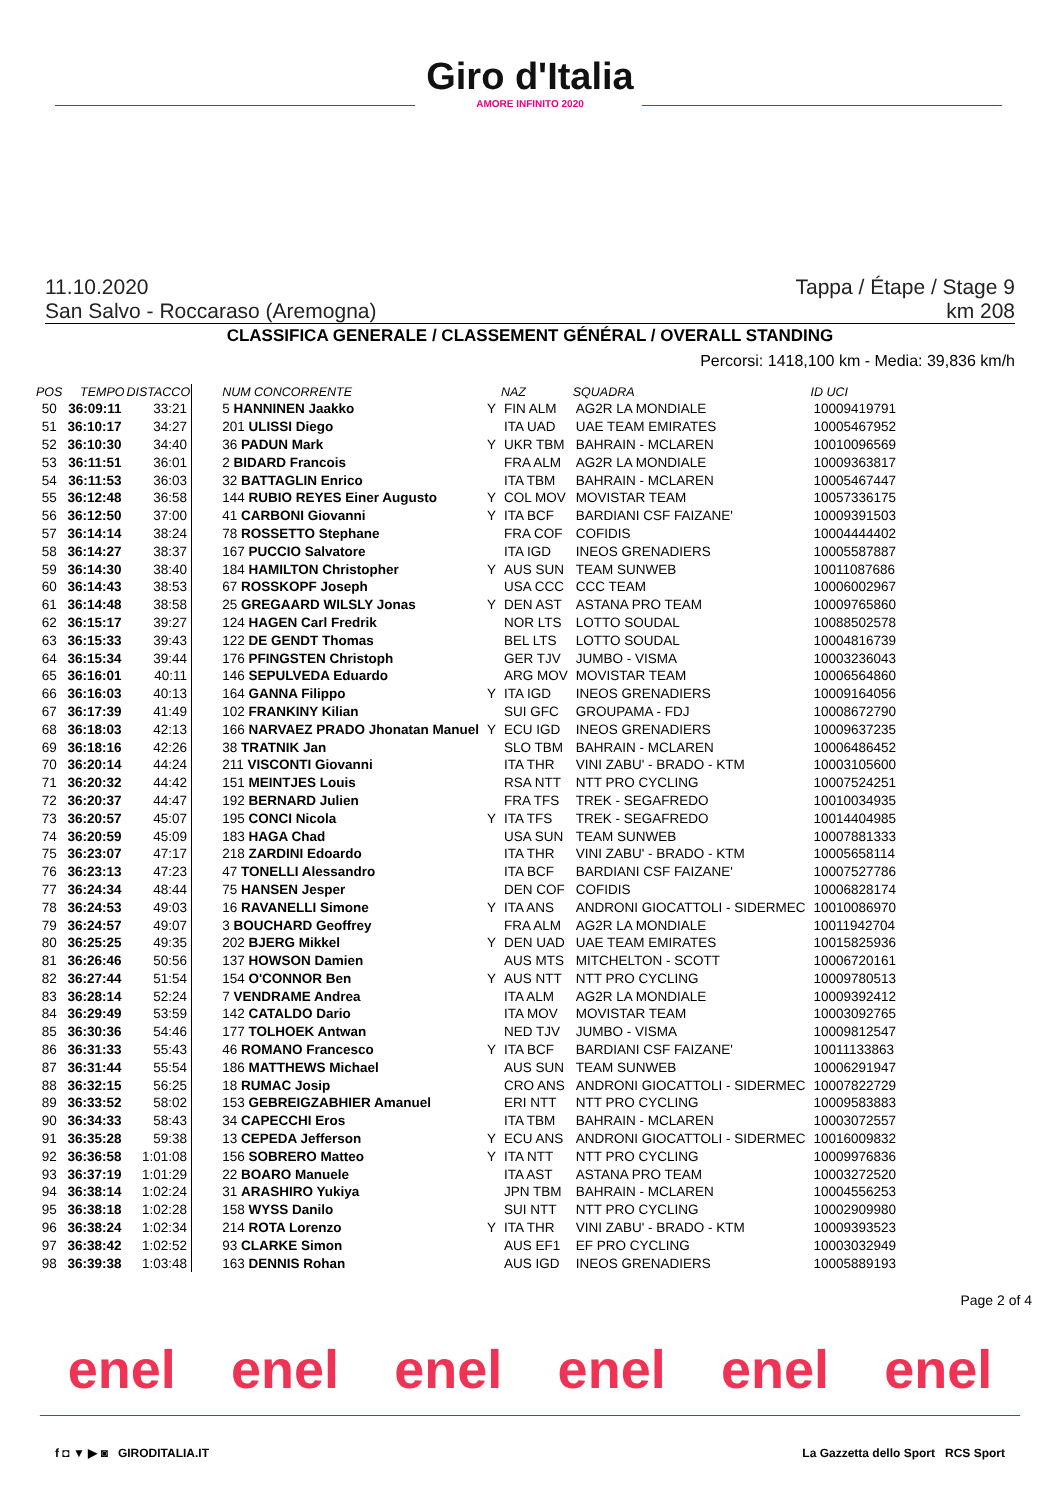Giro d'Italia
AMORE INFINITO 2020
11.10.2020 Tappa / Étape / Stage 9
San Salvo - Roccaraso (Aremogna) km 208
CLASSIFICA GENERALE / CLASSEMENT GÉNÉRAL / OVERALL STANDING
Percorsi: 1418,100 km - Media: 39,836 km/h
| POS | TEMPO | DISTACCO | NUM CONCORRENTE | | NAZ | SQUADRA | ID UCI |
| --- | --- | --- | --- | --- | --- | --- | --- |
| 50 | 36:09:11 | 33:21 | 5 HANNINEN Jaakko | Y | FIN ALM | AG2R LA MONDIALE | 10009419791 |
| 51 | 36:10:17 | 34:27 | 201 ULISSI Diego | | ITA UAD | UAE TEAM EMIRATES | 10005467952 |
| 52 | 36:10:30 | 34:40 | 36 PADUN Mark | Y | UKR TBM | BAHRAIN - MCLAREN | 10010096569 |
| 53 | 36:11:51 | 36:01 | 2 BIDARD Francois | | FRA ALM | AG2R LA MONDIALE | 10009363817 |
| 54 | 36:11:53 | 36:03 | 32 BATTAGLIN Enrico | | ITA TBM | BAHRAIN - MCLAREN | 10005467447 |
| 55 | 36:12:48 | 36:58 | 144 RUBIO REYES Einer Augusto | Y | COL MOV | MOVISTAR TEAM | 10057336175 |
| 56 | 36:12:50 | 37:00 | 41 CARBONI Giovanni | Y | ITA BCF | BARDIANI CSF FAIZANE' | 10009391503 |
| 57 | 36:14:14 | 38:24 | 78 ROSSETTO Stephane | | FRA COF | COFIDIS | 10004444402 |
| 58 | 36:14:27 | 38:37 | 167 PUCCIO Salvatore | | ITA IGD | INEOS GRENADIERS | 10005587887 |
| 59 | 36:14:30 | 38:40 | 184 HAMILTON Christopher | Y | AUS SUN | TEAM SUNWEB | 10011087686 |
| 60 | 36:14:43 | 38:53 | 67 ROSSKOPF Joseph | | USA CCC | CCC TEAM | 10006002967 |
| 61 | 36:14:48 | 38:58 | 25 GREGAARD WILSLY Jonas | Y | DEN AST | ASTANA PRO TEAM | 10009765860 |
| 62 | 36:15:17 | 39:27 | 124 HAGEN Carl Fredrik | | NOR LTS | LOTTO SOUDAL | 10088502578 |
| 63 | 36:15:33 | 39:43 | 122 DE GENDT Thomas | | BEL LTS | LOTTO SOUDAL | 10004816739 |
| 64 | 36:15:34 | 39:44 | 176 PFINGSTEN Christoph | | GER TJV | JUMBO - VISMA | 10003236043 |
| 65 | 36:16:01 | 40:11 | 146 SEPULVEDA Eduardo | | ARG MOV | MOVISTAR TEAM | 10006564860 |
| 66 | 36:16:03 | 40:13 | 164 GANNA Filippo | Y | ITA IGD | INEOS GRENADIERS | 10009164056 |
| 67 | 36:17:39 | 41:49 | 102 FRANKINY Kilian | | SUI GFC | GROUPAMA - FDJ | 10008672790 |
| 68 | 36:18:03 | 42:13 | 166 NARVAEZ PRADO Jhonatan Manuel | Y | ECU IGD | INEOS GRENADIERS | 10009637235 |
| 69 | 36:18:16 | 42:26 | 38 TRATNIK Jan | | SLO TBM | BAHRAIN - MCLAREN | 10006486452 |
| 70 | 36:20:14 | 44:24 | 211 VISCONTI Giovanni | | ITA THR | VINI ZABU' - BRADO - KTM | 10003105600 |
| 71 | 36:20:32 | 44:42 | 151 MEINTJES Louis | | RSA NTT | NTT PRO CYCLING | 10007524251 |
| 72 | 36:20:37 | 44:47 | 192 BERNARD Julien | | FRA TFS | TREK - SEGAFREDO | 10010034935 |
| 73 | 36:20:57 | 45:07 | 195 CONCI Nicola | Y | ITA TFS | TREK - SEGAFREDO | 10014404985 |
| 74 | 36:20:59 | 45:09 | 183 HAGA Chad | | USA SUN | TEAM SUNWEB | 10007881333 |
| 75 | 36:23:07 | 47:17 | 218 ZARDINI Edoardo | | ITA THR | VINI ZABU' - BRADO - KTM | 10005658114 |
| 76 | 36:23:13 | 47:23 | 47 TONELLI Alessandro | | ITA BCF | BARDIANI CSF FAIZANE' | 10007527786 |
| 77 | 36:24:34 | 48:44 | 75 HANSEN Jesper | | DEN COF | COFIDIS | 10006828174 |
| 78 | 36:24:53 | 49:03 | 16 RAVANELLI Simone | Y | ITA ANS | ANDRONI GIOCATTOLI - SIDERMEC | 10010086970 |
| 79 | 36:24:57 | 49:07 | 3 BOUCHARD Geoffrey | | FRA ALM | AG2R LA MONDIALE | 10011942704 |
| 80 | 36:25:25 | 49:35 | 202 BJERG Mikkel | Y | DEN UAD | UAE TEAM EMIRATES | 10015825936 |
| 81 | 36:26:46 | 50:56 | 137 HOWSON Damien | | AUS MTS | MITCHELTON - SCOTT | 10006720161 |
| 82 | 36:27:44 | 51:54 | 154 O'CONNOR Ben | Y | AUS NTT | NTT PRO CYCLING | 10009780513 |
| 83 | 36:28:14 | 52:24 | 7 VENDRAME Andrea | | ITA ALM | AG2R LA MONDIALE | 10009392412 |
| 84 | 36:29:49 | 53:59 | 142 CATALDO Dario | | ITA MOV | MOVISTAR TEAM | 10003092765 |
| 85 | 36:30:36 | 54:46 | 177 TOLHOEK Antwan | | NED TJV | JUMBO - VISMA | 10009812547 |
| 86 | 36:31:33 | 55:43 | 46 ROMANO Francesco | Y | ITA BCF | BARDIANI CSF FAIZANE' | 10011133863 |
| 87 | 36:31:44 | 55:54 | 186 MATTHEWS Michael | | AUS SUN | TEAM SUNWEB | 10006291947 |
| 88 | 36:32:15 | 56:25 | 18 RUMAC Josip | | CRO ANS | ANDRONI GIOCATTOLI - SIDERMEC | 10007822729 |
| 89 | 36:33:52 | 58:02 | 153 GEBREIGZABHIER Amanuel | | ERI NTT | NTT PRO CYCLING | 10009583883 |
| 90 | 36:34:33 | 58:43 | 34 CAPECCHI Eros | | ITA TBM | BAHRAIN - MCLAREN | 10003072557 |
| 91 | 36:35:28 | 59:38 | 13 CEPEDA Jefferson | Y | ECU ANS | ANDRONI GIOCATTOLI - SIDERMEC | 10016009832 |
| 92 | 36:36:58 | 1:01:08 | 156 SOBRERO Matteo | Y | ITA NTT | NTT PRO CYCLING | 10009976836 |
| 93 | 36:37:19 | 1:01:29 | 22 BOARO Manuele | | ITA AST | ASTANA PRO TEAM | 10003272520 |
| 94 | 36:38:14 | 1:02:24 | 31 ARASHIRO Yukiya | | JPN TBM | BAHRAIN - MCLAREN | 10004556253 |
| 95 | 36:38:18 | 1:02:28 | 158 WYSS Danilo | | SUI NTT | NTT PRO CYCLING | 10002909980 |
| 96 | 36:38:24 | 1:02:34 | 214 ROTA Lorenzo | Y | ITA THR | VINI ZABU' - BRADO - KTM | 10009393523 |
| 97 | 36:38:42 | 1:02:52 | 93 CLARKE Simon | | AUS EF1 | EF PRO CYCLING | 10003032949 |
| 98 | 36:39:38 | 1:03:48 | 163 DENNIS Rohan | | AUS IGD | INEOS GRENADIERS | 10005889193 |
Page 2 of 4
enel enel enel enel enel enel
f ◘ ▼ ▶ ◙ GIRODITALIA.IT La Gazzetta dello Sport RCS Sport